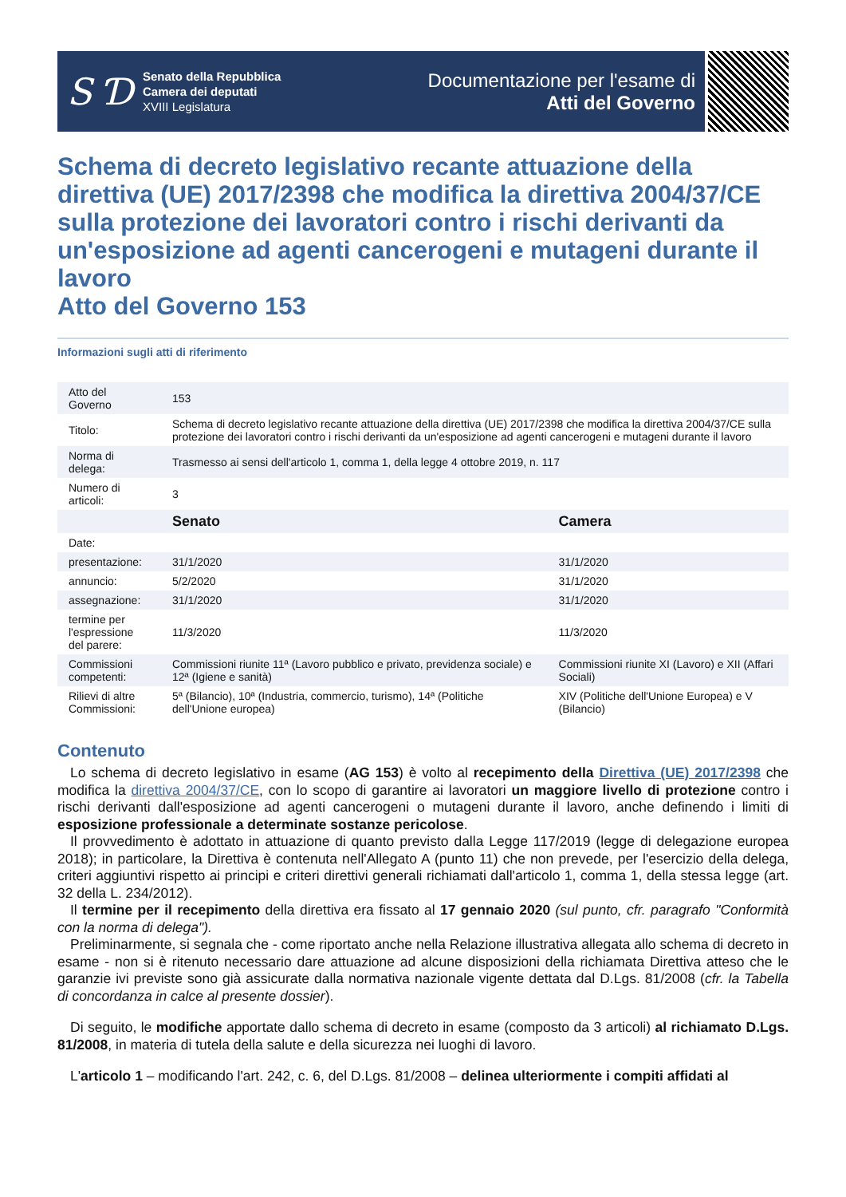S Ɗ
Senato della Repubblica
Camera dei deputati
XVIII Legislatura
Documentazione per l'esame di
Atti del Governo
Schema di decreto legislativo recante attuazione della direttiva (UE) 2017/2398 che modifica la direttiva 2004/37/CE sulla protezione dei lavoratori contro i rischi derivanti da un'esposizione ad agenti cancerogeni e mutageni durante il lavoro
Atto del Governo 153
Informazioni sugli atti di riferimento
| Atto del Governo | 153 | |
| Titolo: | Schema di decreto legislativo recante attuazione della direttiva (UE) 2017/2398 che modifica la direttiva 2004/37/CE sulla protezione dei lavoratori contro i rischi derivanti da un'esposizione ad agenti cancerogeni e mutageni durante il lavoro | |
| Norma di delega: | Trasmesso ai sensi dell'articolo 1, comma 1, della legge 4 ottobre 2019, n. 117 | |
| Numero di articoli: | 3 | |
| | Senato | Camera |
| Date: | | |
| presentazione: | 31/1/2020 | 31/1/2020 |
| annuncio: | 5/2/2020 | 31/1/2020 |
| assegnazione: | 31/1/2020 | 31/1/2020 |
| termine per l'espressione del parere: | 11/3/2020 | 11/3/2020 |
| Commissioni competenti: | Commissioni riunite 11ª (Lavoro pubblico e privato, previdenza sociale) e 12ª (Igiene e sanità) | Commissioni riunite XI (Lavoro) e XII (Affari Sociali) |
| Rilievi di altre Commissioni: | 5ª (Bilancio), 10ª (Industria, commercio, turismo), 14ª (Politiche dell'Unione europea) | XIV (Politiche dell'Unione Europea) e V (Bilancio) |
Contenuto
Lo schema di decreto legislativo in esame (AG 153) è volto al recepimento della Direttiva (UE) 2017/2398 che modifica la direttiva 2004/37/CE, con lo scopo di garantire ai lavoratori un maggiore livello di protezione contro i rischi derivanti dall'esposizione ad agenti cancerogeni o mutageni durante il lavoro, anche definendo i limiti di esposizione professionale a determinate sostanze pericolose.
Il provvedimento è adottato in attuazione di quanto previsto dalla Legge 117/2019 (legge di delegazione europea 2018); in particolare, la Direttiva è contenuta nell'Allegato A (punto 11) che non prevede, per l'esercizio della delega, criteri aggiuntivi rispetto ai principi e criteri direttivi generali richiamati dall'articolo 1, comma 1, della stessa legge (art. 32 della L. 234/2012).
Il termine per il recepimento della direttiva era fissato al 17 gennaio 2020 (sul punto, cfr. paragrafo "Conformità con la norma di delega").
Preliminarmente, si segnala che - come riportato anche nella Relazione illustrativa allegata allo schema di decreto in esame - non si è ritenuto necessario dare attuazione ad alcune disposizioni della richiamata Direttiva atteso che le garanzie ivi previste sono già assicurate dalla normativa nazionale vigente dettata dal D.Lgs. 81/2008 (cfr. la Tabella di concordanza in calce al presente dossier).
Di seguito, le modifiche apportate dallo schema di decreto in esame (composto da 3 articoli) al richiamato D.Lgs. 81/2008, in materia di tutela della salute e della sicurezza nei luoghi di lavoro.
L'articolo 1 – modificando l'art. 242, c. 6, del D.Lgs. 81/2008 – delinea ulteriormente i compiti affidati al